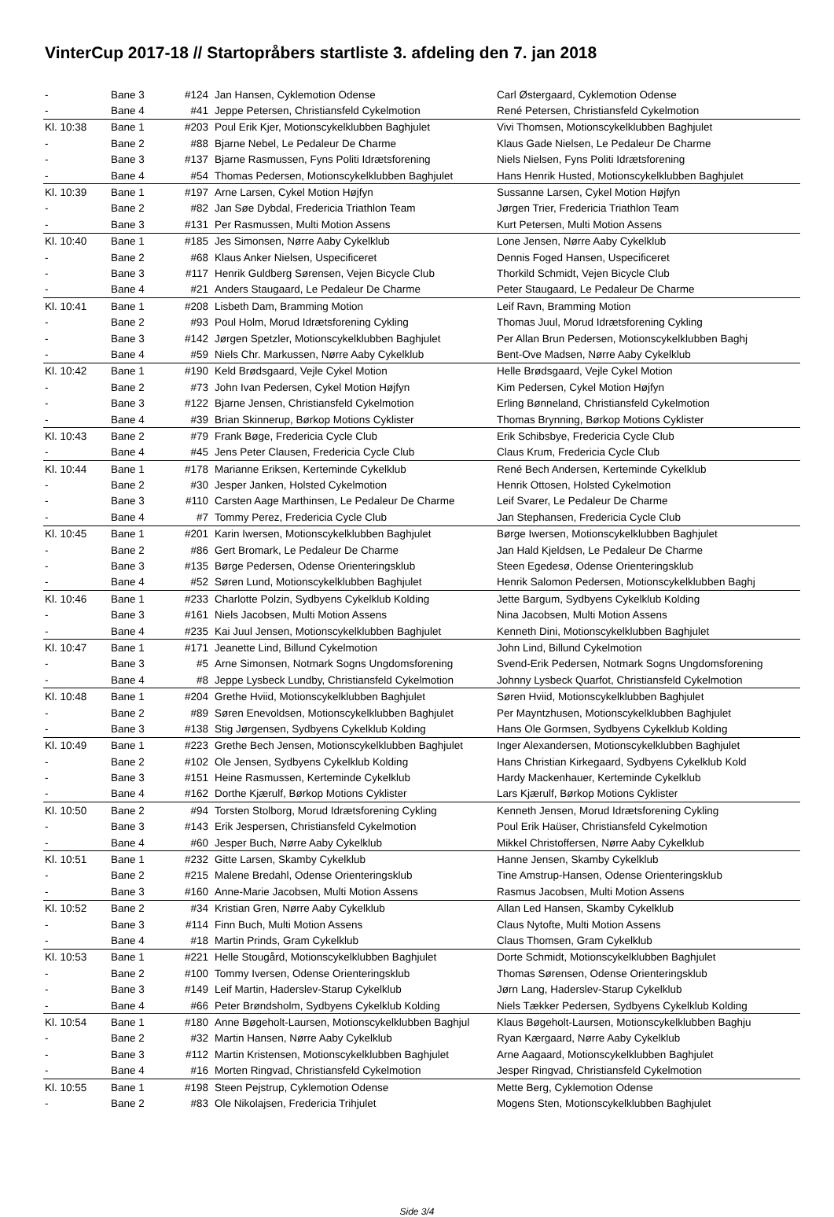VinterCup 2017-18 // Startopråbers startliste 3. afdeling den 7. jan 2018
| - | Bane 3 | #124 | Jan Hansen, Cyklemotion Odense | Carl Østergaard, Cyklemotion Odense |
| - | Bane 4 | #41 | Jeppe Petersen, Christiansfeld Cykelmotion | René Petersen, Christiansfeld Cykelmotion |
| Kl. 10:38 | Bane 1 | #203 | Poul Erik Kjer, Motionscykelklubben Baghjulet | Vivi Thomsen, Motionscykelklubben Baghjulet |
| - | Bane 2 | #88 | Bjarne Nebel, Le Pedaleur De Charme | Klaus Gade Nielsen, Le Pedaleur De Charme |
| - | Bane 3 | #137 | Bjarne Rasmussen, Fyns Politi Idrætsforening | Niels Nielsen, Fyns Politi Idrætsforening |
| - | Bane 4 | #54 | Thomas Pedersen, Motionscykelklubben Baghjulet | Hans Henrik Husted, Motionscykelklubben Baghjulet |
| Kl. 10:39 | Bane 1 | #197 | Arne Larsen, Cykel Motion Højfyn | Sussanne Larsen, Cykel Motion Højfyn |
| - | Bane 2 | #82 | Jan Søe Dybdal, Fredericia Triathlon Team | Jørgen Trier, Fredericia Triathlon Team |
| - | Bane 3 | #131 | Per Rasmussen, Multi Motion Assens | Kurt Petersen, Multi Motion Assens |
| Kl. 10:40 | Bane 1 | #185 | Jes Simonsen, Nørre Aaby Cykelklub | Lone Jensen, Nørre Aaby Cykelklub |
| - | Bane 2 | #68 | Klaus Anker Nielsen, Uspecificeret | Dennis Foged Hansen, Uspecificeret |
| - | Bane 3 | #117 | Henrik Guldberg Sørensen, Vejen Bicycle Club | Thorkild Schmidt, Vejen Bicycle Club |
| - | Bane 4 | #21 | Anders Staugaard, Le Pedaleur De Charme | Peter Staugaard, Le Pedaleur De Charme |
| Kl. 10:41 | Bane 1 | #208 | Lisbeth Dam, Bramming Motion | Leif Ravn, Bramming Motion |
| - | Bane 2 | #93 | Poul Holm, Morud Idrætsforening Cykling | Thomas Juul, Morud Idrætsforening Cykling |
| - | Bane 3 | #142 | Jørgen Spetzler, Motionscykelklubben Baghjulet | Per Allan Brun Pedersen, Motionscykelklubben Baghj |
| - | Bane 4 | #59 | Niels Chr. Markussen, Nørre Aaby Cykelklub | Bent-Ove Madsen, Nørre Aaby Cykelklub |
| Kl. 10:42 | Bane 1 | #190 | Keld Brødsgaard, Vejle Cykel Motion | Helle Brødsgaard, Vejle Cykel Motion |
| - | Bane 2 | #73 | John Ivan Pedersen, Cykel Motion Højfyn | Kim Pedersen, Cykel Motion Højfyn |
| - | Bane 3 | #122 | Bjarne Jensen, Christiansfeld Cykelmotion | Erling Bønneland, Christiansfeld Cykelmotion |
| - | Bane 4 | #39 | Brian Skinnerup, Børkop Motions Cyklister | Thomas Brynning, Børkop Motions Cyklister |
| Kl. 10:43 | Bane 2 | #79 | Frank Bøge, Fredericia Cycle Club | Erik Schibsbye, Fredericia Cycle Club |
| - | Bane 4 | #45 | Jens Peter Clausen, Fredericia Cycle Club | Claus Krum, Fredericia Cycle Club |
| Kl. 10:44 | Bane 1 | #178 | Marianne Eriksen, Kerteminde Cykelklub | René Bech Andersen, Kerteminde Cykelklub |
| - | Bane 2 | #30 | Jesper Janken, Holsted Cykelmotion | Henrik Ottosen, Holsted Cykelmotion |
| - | Bane 3 | #110 | Carsten Aage Marthinsen, Le Pedaleur De Charme | Leif Svarer, Le Pedaleur De Charme |
| - | Bane 4 | #7 | Tommy Perez, Fredericia Cycle Club | Jan Stephansen, Fredericia Cycle Club |
| Kl. 10:45 | Bane 1 | #201 | Karin Iwersen, Motionscykelklubben Baghjulet | Børge Iwersen, Motionscykelklubben Baghjulet |
| - | Bane 2 | #86 | Gert Bromark, Le Pedaleur De Charme | Jan Hald Kjeldsen, Le Pedaleur De Charme |
| - | Bane 3 | #135 | Børge Pedersen, Odense Orienteringsklub | Steen Egedesø, Odense Orienteringsklub |
| - | Bane 4 | #52 | Søren Lund, Motionscykelklubben Baghjulet | Henrik Salomon Pedersen, Motionscykelklubben Baghj |
| Kl. 10:46 | Bane 1 | #233 | Charlotte Polzin, Sydbyens Cykelklub Kolding | Jette Bargum, Sydbyens Cykelklub Kolding |
| - | Bane 3 | #161 | Niels Jacobsen, Multi Motion Assens | Nina Jacobsen, Multi Motion Assens |
| - | Bane 4 | #235 | Kai Juul Jensen, Motionscykelklubben Baghjulet | Kenneth Dini, Motionscykelklubben Baghjulet |
| Kl. 10:47 | Bane 1 | #171 | Jeanette Lind, Billund Cykelmotion | John Lind, Billund Cykelmotion |
| - | Bane 3 | #5 | Arne Simonsen, Notmark Sogns Ungdomsforening | Svend-Erik Pedersen, Notmark Sogns Ungdomsforening |
| - | Bane 4 | #8 | Jeppe Lysbeck Lundby, Christiansfeld Cykelmotion | Johnny Lysbeck Quarfot, Christiansfeld Cykelmotion |
| Kl. 10:48 | Bane 1 | #204 | Grethe Hviid, Motionscykelklubben Baghjulet | Søren Hviid, Motionscykelklubben Baghjulet |
| - | Bane 2 | #89 | Søren Enevoldsen, Motionscykelklubben Baghjulet | Per Mayntzhusen, Motionscykelklubben Baghjulet |
| - | Bane 3 | #138 | Stig Jørgensen, Sydbyens Cykelklub Kolding | Hans Ole Gormsen, Sydbyens Cykelklub Kolding |
| Kl. 10:49 | Bane 1 | #223 | Grethe Bech Jensen, Motionscykelklubben Baghjulet | Inger Alexandersen, Motionscykelklubben Baghjulet |
| - | Bane 2 | #102 | Ole Jensen, Sydbyens Cykelklub Kolding | Hans Christian Kirkegaard, Sydbyens Cykelklub Kold |
| - | Bane 3 | #151 | Heine Rasmussen, Kerteminde Cykelklub | Hardy Mackenhauer, Kerteminde Cykelklub |
| - | Bane 4 | #162 | Dorthe Kjærulf, Børkop Motions Cyklister | Lars Kjærulf, Børkop Motions Cyklister |
| Kl. 10:50 | Bane 2 | #94 | Torsten Stolborg, Morud Idrætsforening Cykling | Kenneth Jensen, Morud Idrætsforening Cykling |
| - | Bane 3 | #143 | Erik Jespersen, Christiansfeld Cykelmotion | Poul Erik Haüser, Christiansfeld Cykelmotion |
| - | Bane 4 | #60 | Jesper Buch, Nørre Aaby Cykelklub | Mikkel Christoffersen, Nørre Aaby Cykelklub |
| Kl. 10:51 | Bane 1 | #232 | Gitte Larsen, Skamby Cykelklub | Hanne Jensen, Skamby Cykelklub |
| - | Bane 2 | #215 | Malene Bredahl, Odense Orienteringsklub | Tine Amstrup-Hansen, Odense Orienteringsklub |
| - | Bane 3 | #160 | Anne-Marie Jacobsen, Multi Motion Assens | Rasmus Jacobsen, Multi Motion Assens |
| Kl. 10:52 | Bane 2 | #34 | Kristian Gren, Nørre Aaby Cykelklub | Allan Led Hansen, Skamby Cykelklub |
| - | Bane 3 | #114 | Finn Buch, Multi Motion Assens | Claus Nytofte, Multi Motion Assens |
| - | Bane 4 | #18 | Martin Prinds, Gram Cykelklub | Claus Thomsen, Gram Cykelklub |
| Kl. 10:53 | Bane 1 | #221 | Helle Stougård, Motionscykelklubben Baghjulet | Dorte Schmidt, Motionscykelklubben Baghjulet |
| - | Bane 2 | #100 | Tommy Iversen, Odense Orienteringsklub | Thomas Sørensen, Odense Orienteringsklub |
| - | Bane 3 | #149 | Leif Martin, Haderslev-Starup Cykelklub | Jørn Lang, Haderslev-Starup Cykelklub |
| - | Bane 4 | #66 | Peter Brøndsholm, Sydbyens Cykelklub Kolding | Niels Tækker Pedersen, Sydbyens Cykelklub Kolding |
| Kl. 10:54 | Bane 1 | #180 | Anne Bøgeholt-Laursen, Motionscykelklubben Baghjul | Klaus Bøgeholt-Laursen, Motionscykelklubben Baghju |
| - | Bane 2 | #32 | Martin Hansen, Nørre Aaby Cykelklub | Ryan Kærgaard, Nørre Aaby Cykelklub |
| - | Bane 3 | #112 | Martin Kristensen, Motionscykelklubben Baghjulet | Arne Aagaard, Motionscykelklubben Baghjulet |
| - | Bane 4 | #16 | Morten Ringvad, Christiansfeld Cykelmotion | Jesper Ringvad, Christiansfeld Cykelmotion |
| Kl. 10:55 | Bane 1 | #198 | Steen Pejstrup, Cyklemotion Odense | Mette Berg, Cyklemotion Odense |
| - | Bane 2 | #83 | Ole Nikolajsen, Fredericia Trihjulet | Mogens Sten, Motionscykelklubben Baghjulet |
Side 3/4